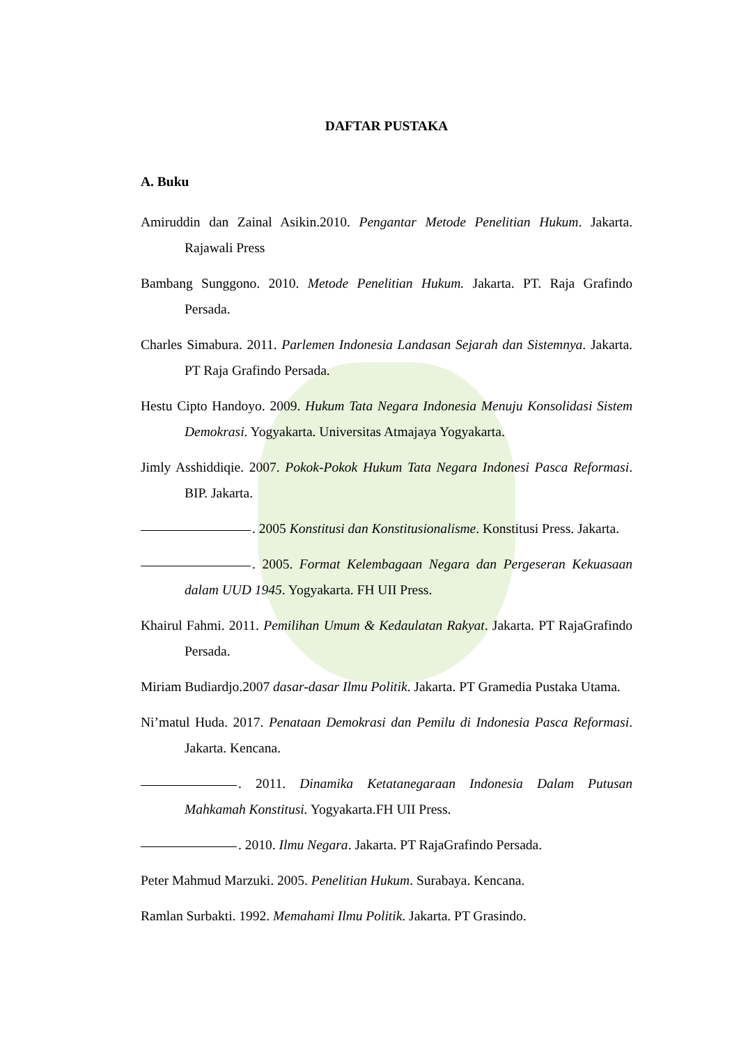DAFTAR PUSTAKA
A. Buku
Amiruddin dan Zainal Asikin.2010. Pengantar Metode Penelitian Hukum. Jakarta. Rajawali Press
Bambang Sunggono. 2010. Metode Penelitian Hukum. Jakarta. PT. Raja Grafindo Persada.
Charles Simabura. 2011. Parlemen Indonesia Landasan Sejarah dan Sistemnya. Jakarta. PT Raja Grafindo Persada.
Hestu Cipto Handoyo. 2009. Hukum Tata Negara Indonesia Menuju Konsolidasi Sistem Demokrasi. Yogyakarta. Universitas Atmajaya Yogyakarta.
Jimly Asshiddiqie. 2007. Pokok-Pokok Hukum Tata Negara Indonesi Pasca Reformasi. BIP. Jakarta.
. 2005 Konstitusi dan Konstitusionalisme. Konstitusi Press. Jakarta.
. 2005. Format Kelembagaan Negara dan Pergeseran Kekuasaan dalam UUD 1945. Yogyakarta. FH UII Press.
Khairul Fahmi. 2011. Pemilihan Umum & Kedaulatan Rakyat. Jakarta. PT RajaGrafindo Persada.
Miriam Budiardjo.2007 dasar-dasar Ilmu Politik. Jakarta. PT Gramedia Pustaka Utama.
Ni’matul Huda. 2017. Penataan Demokrasi dan Pemilu di Indonesia Pasca Reformasi. Jakarta. Kencana.
. 2011. Dinamika Ketatanegaraan Indonesia Dalam Putusan Mahkamah Konstitusi. Yogyakarta.FH UII Press.
. 2010. Ilmu Negara. Jakarta. PT RajaGrafindo Persada.
Peter Mahmud Marzuki. 2005. Penelitian Hukum. Surabaya. Kencana.
Ramlan Surbakti. 1992. Memahami Ilmu Politik. Jakarta. PT Grasindo.